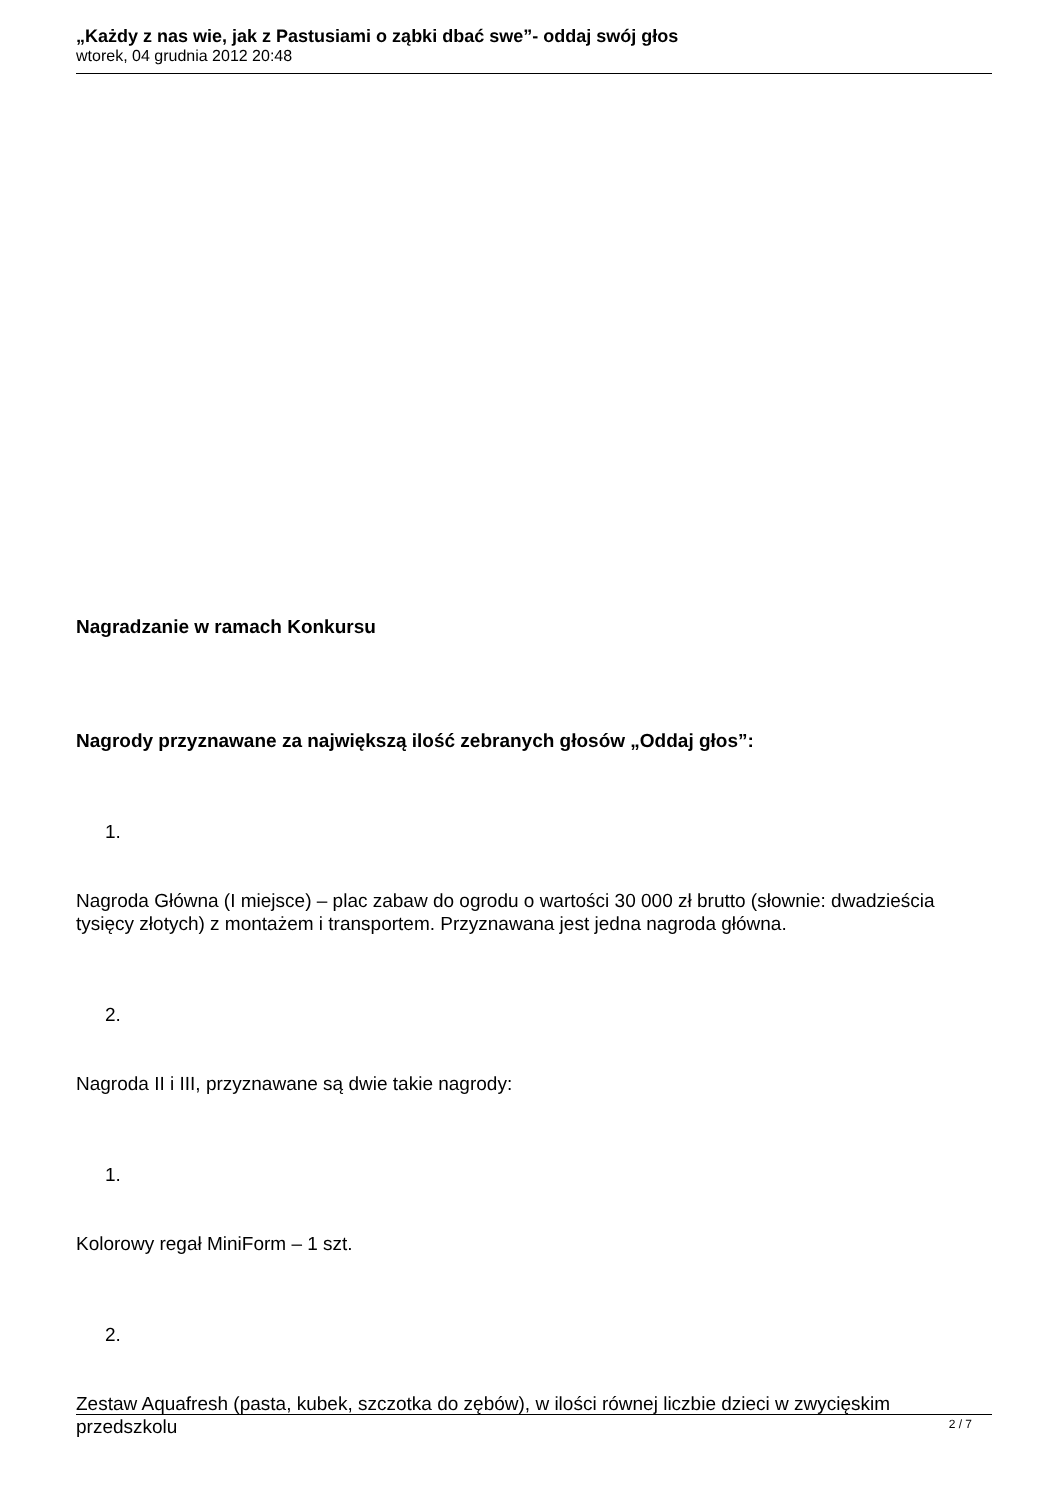„Każdy z nas wie, jak z Pastusiami o ząbki dbać swe”- oddaj swój głos
wtorek, 04 grudnia 2012 20:48
Nagradzanie w ramach Konkursu
Nagrody przyznawane za największą ilość zebranych głosów „Oddaj głos”:
1.
Nagroda Główna (I miejsce) – plac zabaw do ogrodu o wartości 30 000 zł brutto (słownie: dwadzieścia tysięcy złotych) z montażem i transportem. Przyznawana jest jedna nagroda główna.
2.
Nagroda II i III, przyznawane są dwie takie nagrody:
1.
Kolorowy regał MiniForm – 1 szt.
2.
Zestaw Aquafresh (pasta, kubek, szczotka do zębów), w ilości równej liczbie dzieci w zwycięskim przedszkolu
2 / 7